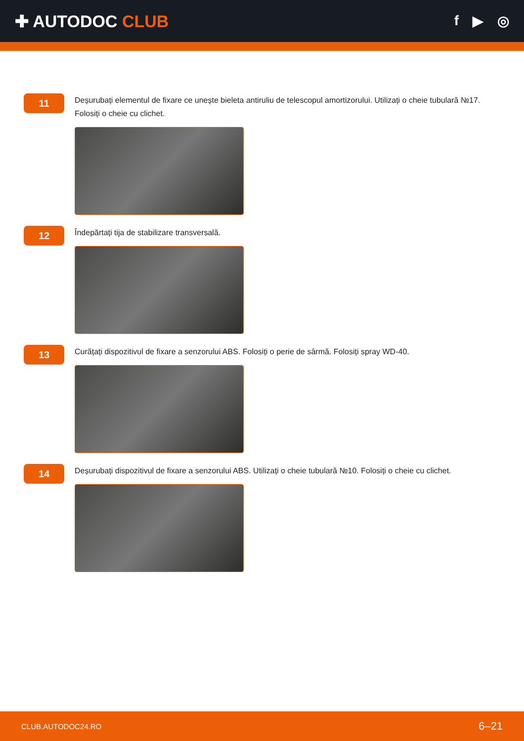✚ AUTODOC CLUB
f ▶ ◎
11
Deșurubați elementul de fixare ce unește bieleta antiruliu de telescopul amortizorului. Utilizați o cheie tubulară №17. Folosiți o cheie cu clichet.
12
Îndepărtați tija de stabilizare transversală.
13
Curățați dispozitivul de fixare a senzorului ABS. Folosiți o perie de sârmă. Folosiți spray WD-40.
14
Deșurubați dispozitivul de fixare a senzorului ABS. Utilizați o cheie tubulară №10. Folosiți o cheie cu clichet.
CLUB.AUTODOC24.RO 6–21